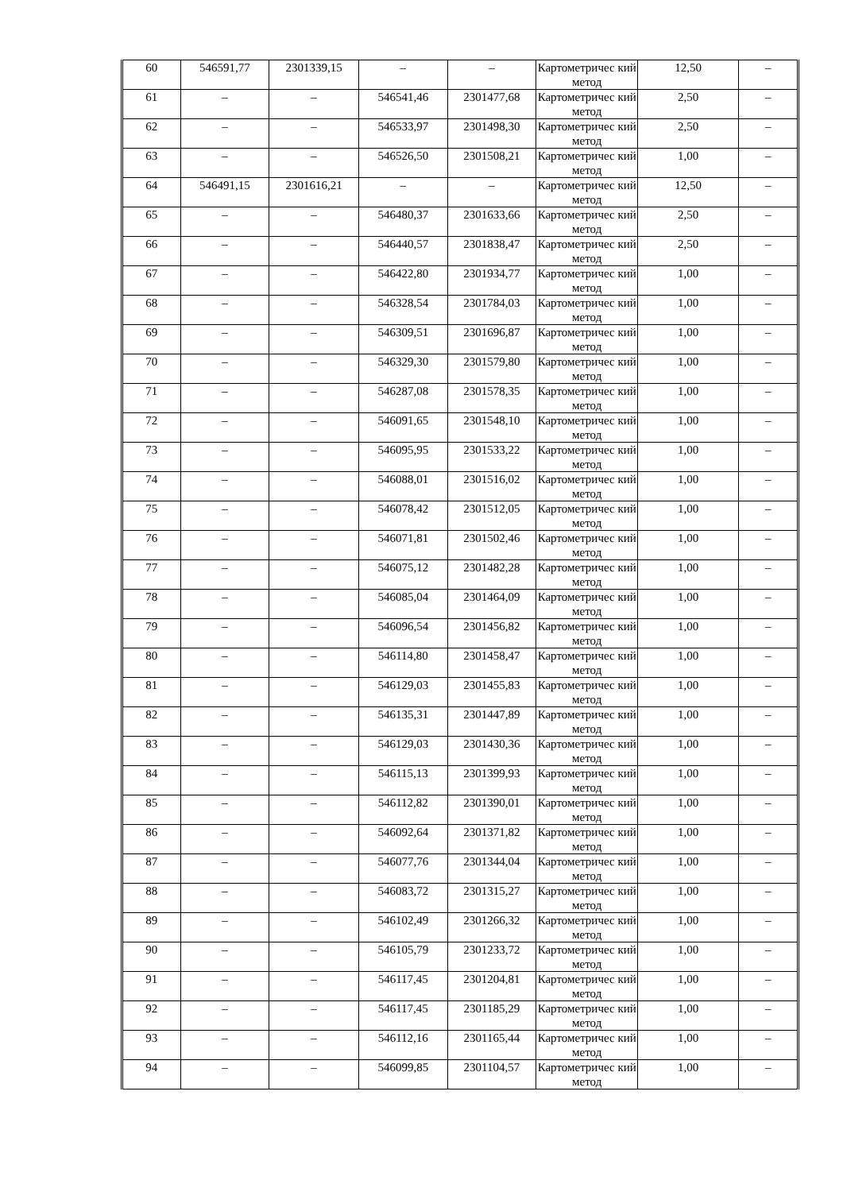| 60 | 546591,77 | 2301339,15 | – | – | Картометричес кий метод | 12,50 | – |
| 61 | – | – | 546541,46 | 2301477,68 | Картометричес кий метод | 2,50 | – |
| 62 | – | – | 546533,97 | 2301498,30 | Картометричес кий метод | 2,50 | – |
| 63 | – | – | 546526,50 | 2301508,21 | Картометричес кий метод | 1,00 | – |
| 64 | 546491,15 | 2301616,21 | – | – | Картометричес кий метод | 12,50 | – |
| 65 | – | – | 546480,37 | 2301633,66 | Картометричес кий метод | 2,50 | – |
| 66 | – | – | 546440,57 | 2301838,47 | Картометричес кий метод | 2,50 | – |
| 67 | – | – | 546422,80 | 2301934,77 | Картометричес кий метод | 1,00 | – |
| 68 | – | – | 546328,54 | 2301784,03 | Картометричес кий метод | 1,00 | – |
| 69 | – | – | 546309,51 | 2301696,87 | Картометричес кий метод | 1,00 | – |
| 70 | – | – | 546329,30 | 2301579,80 | Картометричес кий метод | 1,00 | – |
| 71 | – | – | 546287,08 | 2301578,35 | Картометричес кий метод | 1,00 | – |
| 72 | – | – | 546091,65 | 2301548,10 | Картометричес кий метод | 1,00 | – |
| 73 | – | – | 546095,95 | 2301533,22 | Картометричес кий метод | 1,00 | – |
| 74 | – | – | 546088,01 | 2301516,02 | Картометричес кий метод | 1,00 | – |
| 75 | – | – | 546078,42 | 2301512,05 | Картометричес кий метод | 1,00 | – |
| 76 | – | – | 546071,81 | 2301502,46 | Картометричес кий метод | 1,00 | – |
| 77 | – | – | 546075,12 | 2301482,28 | Картометричес кий метод | 1,00 | – |
| 78 | – | – | 546085,04 | 2301464,09 | Картометричес кий метод | 1,00 | – |
| 79 | – | – | 546096,54 | 2301456,82 | Картометричес кий метод | 1,00 | – |
| 80 | – | – | 546114,80 | 2301458,47 | Картометричес кий метод | 1,00 | – |
| 81 | – | – | 546129,03 | 2301455,83 | Картометричес кий метод | 1,00 | – |
| 82 | – | – | 546135,31 | 2301447,89 | Картометричес кий метод | 1,00 | – |
| 83 | – | – | 546129,03 | 2301430,36 | Картометричес кий метод | 1,00 | – |
| 84 | – | – | 546115,13 | 2301399,93 | Картометричес кий метод | 1,00 | – |
| 85 | – | – | 546112,82 | 2301390,01 | Картометричес кий метод | 1,00 | – |
| 86 | – | – | 546092,64 | 2301371,82 | Картометричес кий метод | 1,00 | – |
| 87 | – | – | 546077,76 | 2301344,04 | Картометричес кий метод | 1,00 | – |
| 88 | – | – | 546083,72 | 2301315,27 | Картометричес кий метод | 1,00 | – |
| 89 | – | – | 546102,49 | 2301266,32 | Картометричес кий метод | 1,00 | – |
| 90 | – | – | 546105,79 | 2301233,72 | Картометричес кий метод | 1,00 | – |
| 91 | – | – | 546117,45 | 2301204,81 | Картометричес кий метод | 1,00 | – |
| 92 | – | – | 546117,45 | 2301185,29 | Картометричес кий метод | 1,00 | – |
| 93 | – | – | 546112,16 | 2301165,44 | Картометричес кий метод | 1,00 | – |
| 94 | – | – | 546099,85 | 2301104,57 | Картометричес кий метод | 1,00 | – |